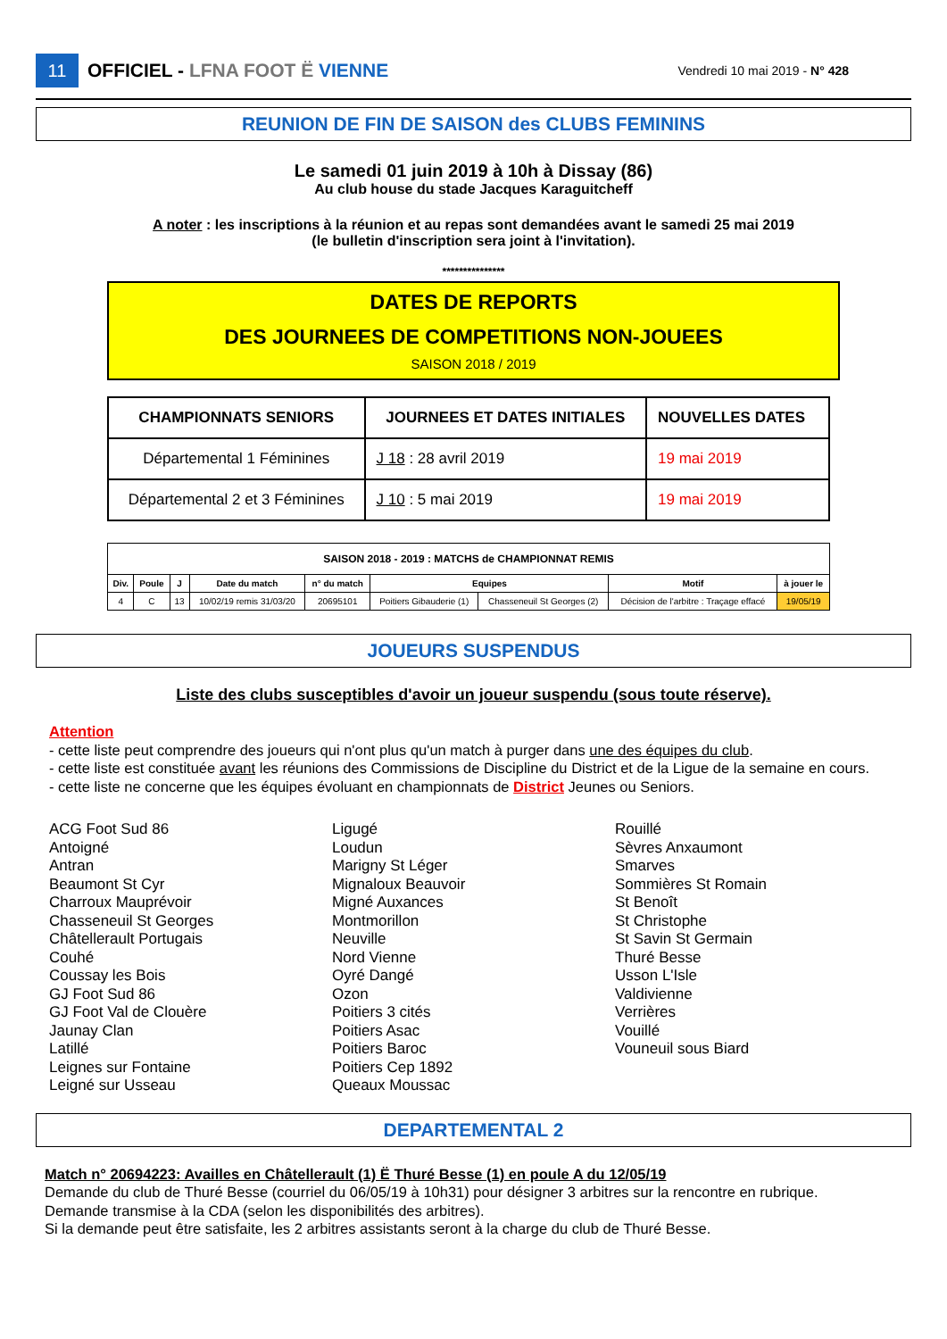11 OFFICIEL - LFNA FOOT Ë VIENNE Vendredi 10 mai 2019 - N° 428
REUNION DE FIN DE SAISON des CLUBS FEMININS
Le samedi 01 juin 2019 à 10h à Dissay (86)
Au club house du stade Jacques Karaguitcheff
A noter : les inscriptions à la réunion et au repas sont demandées avant le samedi 25 mai 2019
(le bulletin d'inscription sera joint à l'invitation).
***************
DATES DE REPORTS
DES JOURNEES DE COMPETITIONS NON-JOUEES
SAISON 2018 / 2019
| CHAMPIONNATS SENIORS | JOURNEES ET DATES INITIALES | NOUVELLES DATES |
| --- | --- | --- |
| Départemental 1 Féminines | J 18 : 28 avril 2019 | 19 mai 2019 |
| Départemental 2 et 3 Féminines | J 10 : 5 mai 2019 | 19 mai 2019 |
| SAISON 2018 - 2019 : MATCHS de CHAMPIONNAT REMIS | | | | | | | | |
| --- | --- | --- | --- | --- | --- | --- | --- | --- |
| Div. | Poule | J | Date du match | n° du match | Equipes | | Motif | à jouer le |
| 4 | C | 13 | 10/02/19 remis 31/03/20 | 20695101 | Poitiers Gibauderie (1) | Chasseneuil St Georges (2) | Décision de l'arbitre : Traçage effacé | 19/05/19 |
JOUEURS SUSPENDUS
Liste des clubs susceptibles d'avoir un joueur suspendu (sous toute réserve).
Attention
- cette liste peut comprendre des joueurs qui n'ont plus qu'un match à purger dans une des équipes du club.
- cette liste est constituée avant les réunions des Commissions de Discipline du District et de la Ligue de la semaine en cours.
- cette liste ne concerne que les équipes évoluant en championnats de District Jeunes ou Seniors.
ACG Foot Sud 86
Antoigné
Antran
Beaumont St Cyr
Charroux Mauprévoir
Chasseneuil St Georges
Châtellerault Portugais
Couhé
Coussay les Bois
GJ Foot Sud 86
GJ Foot Val de Clouère
Jaunay Clan
Latillé
Leignes sur Fontaine
Leigné sur Usseau
Ligugé
Loudun
Marigny St Léger
Mignaloux Beauvoir
Migné Auxances
Montmorillon
Neuville
Nord Vienne
Oyré Dangé
Ozon
Poitiers 3 cités
Poitiers Asac
Poitiers Baroc
Poitiers Cep 1892
Queaux Moussac
Rouillé
Sèvres Anxaumont
Smarves
Sommières St Romain
St Benoît
St Christophe
St Savin St Germain
Thuré Besse
Usson L'Isle
Valdivienne
Verrières
Vouillé
Vouneuil sous Biard
DEPARTEMENTAL 2
Match n° 20694223: Availles en Châtellerault (1) Ë Thuré Besse (1) en poule A du 12/05/19
Demande du club de Thuré Besse (courriel du 06/05/19 à 10h31) pour désigner 3 arbitres sur la rencontre en rubrique.
Demande transmise à la CDA (selon les disponibilités des arbitres).
Si la demande peut être satisfaite, les 2 arbitres assistants seront à la charge du club de Thuré Besse.